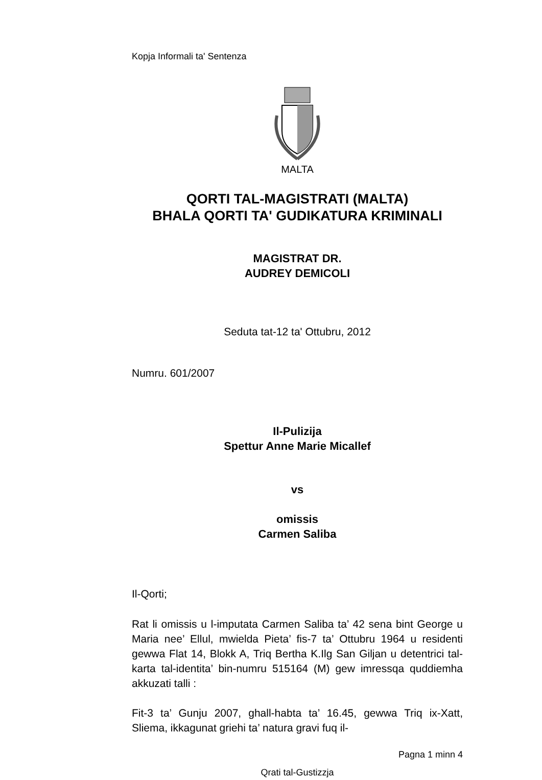Kopja Informali ta' Sentenza
MALTA
QORTI TAL-MAGISTRATI (MALTA)
BHALA QORTI TA' GUDIKATURA KRIMINALI
MAGISTRAT DR.
AUDREY DEMICOLI
Seduta tat-12 ta' Ottubru, 2012
Numru. 601/2007
Il-Pulizija
Spettur Anne Marie Micallef
vs
omissis
Carmen Saliba
Il-Qorti;
Rat li omissis u l-imputata Carmen Saliba ta’ 42 sena bint George u Maria nee’ Ellul, mwielda Pieta’ fis-7 ta’ Ottubru 1964 u residenti gewwa Flat 14, Blokk A, Triq Bertha K.Ilg San Giljan u detentrici tal-karta tal-identita’ bin-numru 515164 (M) gew imressqa quddiemha akkuzati talli :
Fit-3 ta’ Gunju 2007, ghall-habta ta’ 16.45, gewwa Triq ix-Xatt, Sliema, ikkagunat griehi ta’ natura gravi fuq il-
Pagna 1 minn 4
Qrati tal-Gustizzja